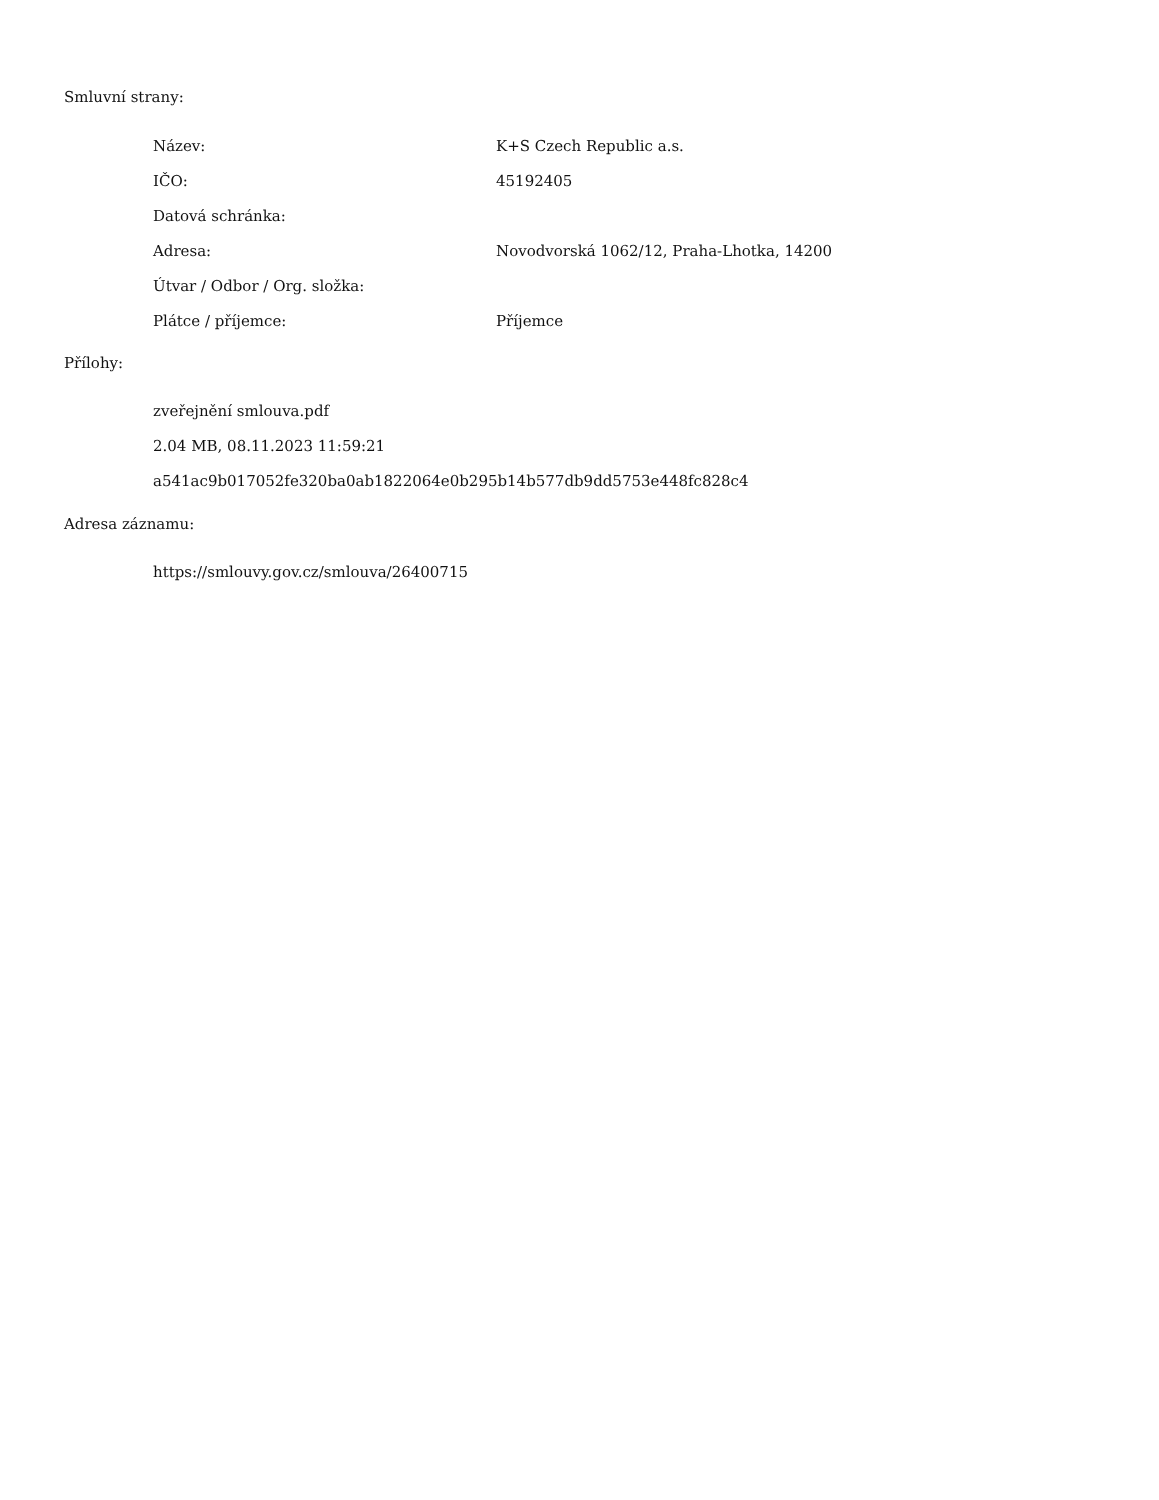Smluvní strany:
| Název: | K+S Czech Republic a.s. |
| IČO: | 45192405 |
| Datová schránka: | |
| Adresa: | Novodvorská 1062/12, Praha-Lhotka, 14200 |
| Útvar / Odbor / Org. složka: | |
| Plátce / příjemce: | Příjemce |
Přílohy:
zveřejnění smlouva.pdf
2.04 MB, 08.11.2023 11:59:21
a541ac9b017052fe320ba0ab1822064e0b295b14b577db9dd5753e448fc828c4
Adresa záznamu:
https://smlouvy.gov.cz/smlouva/26400715